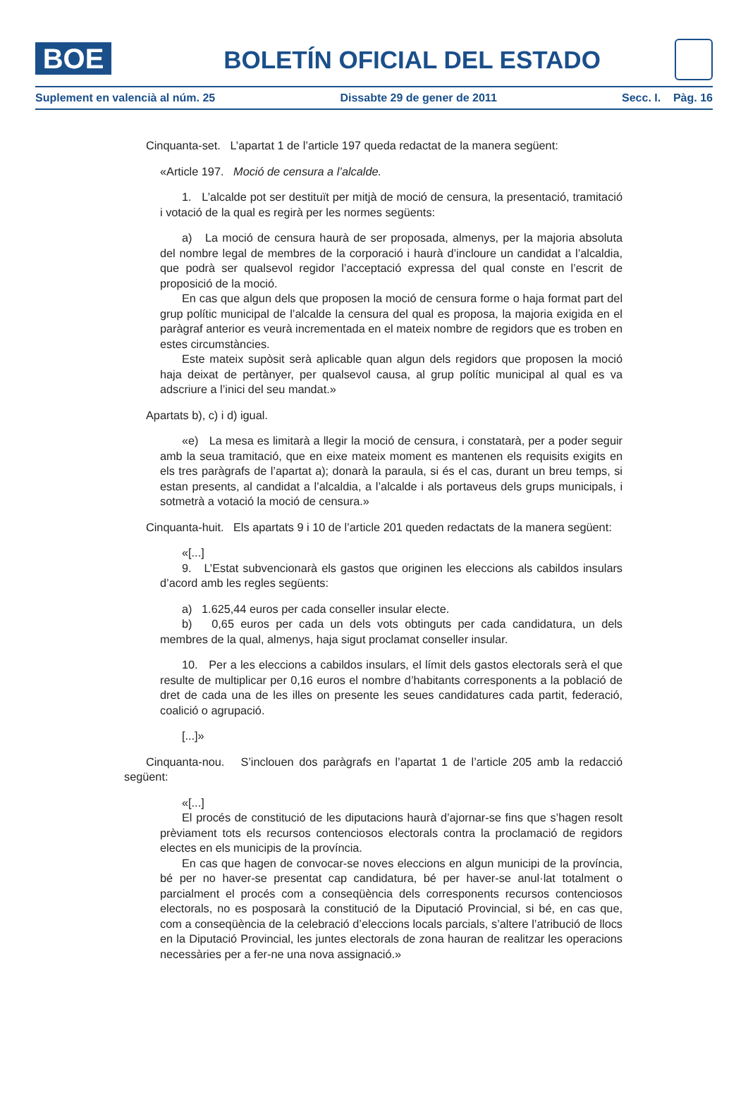BOE
BOLETÍN OFICIAL DEL ESTADO
Suplement en valencià al núm. 25 Dissabte 29 de gener de 2011 Secc. I. Pàg. 16
Cinquanta-set. L’apartat 1 de l’article 197 queda redactat de la manera següent:
«Article 197. Moció de censura a l’alcalde.
1. L’alcalde pot ser destituït per mitjà de moció de censura, la presentació, tramitació i votació de la qual es regirà per les normes següents:
a) La moció de censura haurà de ser proposada, almenys, per la majoria absoluta del nombre legal de membres de la corporació i haurà d’incloure un candidat a l’alcaldia, que podrà ser qualsevol regidor l’acceptació expressa del qual conste en l’escrit de proposició de la moció.
En cas que algun dels que proposen la moció de censura forme o haja format part del grup polític municipal de l’alcalde la censura del qual es proposa, la majoria exigida en el paràgraf anterior es veurà incrementada en el mateix nombre de regidors que es troben en estes circumstàncies.
Este mateix supòsit serà aplicable quan algun dels regidors que proposen la moció haja deixat de pertànyer, per qualsevol causa, al grup polític municipal al qual es va adscriure a l’inici del seu mandat.»
Apartats b), c) i d) igual.
«e) La mesa es limitarà a llegir la moció de censura, i constatarà, per a poder seguir amb la seua tramitació, que en eixe mateix moment es mantenen els requisits exigits en els tres paràgrafs de l’apartat a); donarà la paraula, si és el cas, durant un breu temps, si estan presents, al candidat a l’alcaldia, a l’alcalde i als portaveus dels grups municipals, i sotmetrà a votació la moció de censura.»
Cinquanta-huit. Els apartats 9 i 10 de l’article 201 queden redactats de la manera següent:
«[...]
9. L’Estat subvencionarà els gastos que originen les eleccions als cabildos insulars d’acord amb les regles següents:
a) 1.625,44 euros per cada conseller insular electe.
b) 0,65 euros per cada un dels vots obtinguts per cada candidatura, un dels membres de la qual, almenys, haja sigut proclamat conseller insular.
10. Per a les eleccions a cabildos insulars, el límit dels gastos electorals serà el que resulte de multiplicar per 0,16 euros el nombre d’habitants corresponents a la població de dret de cada una de les illes on presente les seues candidatures cada partit, federació, coalició o agrupació.
[...]»
Cinquanta-nou. S’inclouen dos paràgrafs en l’apartat 1 de l’article 205 amb la redacció següent:
«[...]
El procés de constitució de les diputacions haurà d’ajornar-se fins que s’hagen resolt prèviament tots els recursos contenciosos electorals contra la proclamació de regidors electes en els municipis de la província.
En cas que hagen de convocar-se noves eleccions en algun municipi de la província, bé per no haver-se presentat cap candidatura, bé per haver-se anul·lat totalment o parcialment el procés com a conseqüència dels corresponents recursos contenciosos electorals, no es posposarà la constitució de la Diputació Provincial, si bé, en cas que, com a conseqüència de la celebració d’eleccions locals parcials, s’altere l’atribució de llocs en la Diputació Provincial, les juntes electorals de zona hauran de realitzar les operacions necessàries per a fer-ne una nova assignació.»